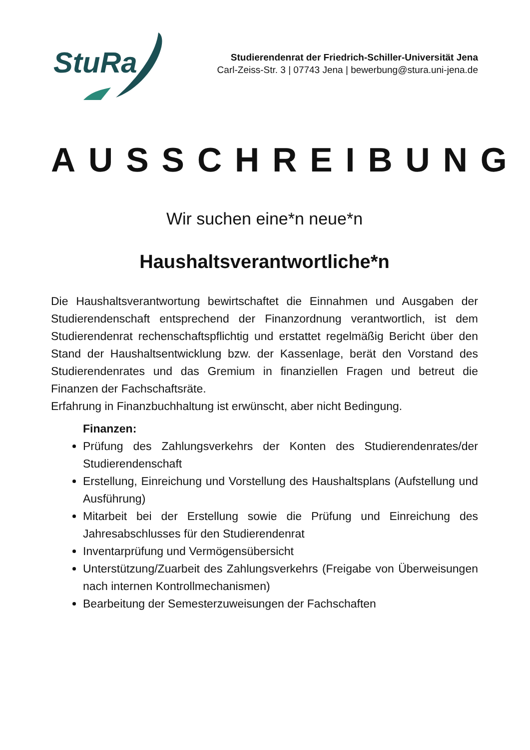StuRa
Studierendenrat der Friedrich-Schiller-Universität Jena
Carl-Zeiss-Str. 3 | 07743 Jena | bewerbung@stura.uni-jena.de
AUSSCHREIBUNG
Wir suchen eine*n neue*n
Haushaltsverantwortliche*n
Die Haushaltsverantwortung bewirtschaftet die Einnahmen und Ausgaben der Studierendenschaft entsprechend der Finanzordnung verantwortlich, ist dem Studierendenrat rechenschaftspflichtig und erstattet regelmäßig Bericht über den Stand der Haushaltsentwicklung bzw. der Kassenlage, berät den Vorstand des Studierendenrates und das Gremium in finanziellen Fragen und betreut die Finanzen der Fachschaftsräte.
Erfahrung in Finanzbuchhaltung ist erwünscht, aber nicht Bedingung.
Finanzen:
Prüfung des Zahlungsverkehrs der Konten des Studierendenrates/der Studierendenschaft
Erstellung, Einreichung und Vorstellung des Haushaltsplans (Aufstellung und Ausführung)
Mitarbeit bei der Erstellung sowie die Prüfung und Einreichung des Jahresabschlusses für den Studierendenrat
Inventarprüfung und Vermögensübersicht
Unterstützung/Zuarbeit des Zahlungsverkehrs (Freigabe von Überweisungen nach internen Kontrollmechanismen)
Bearbeitung der Semesterzuweisungen der Fachschaften